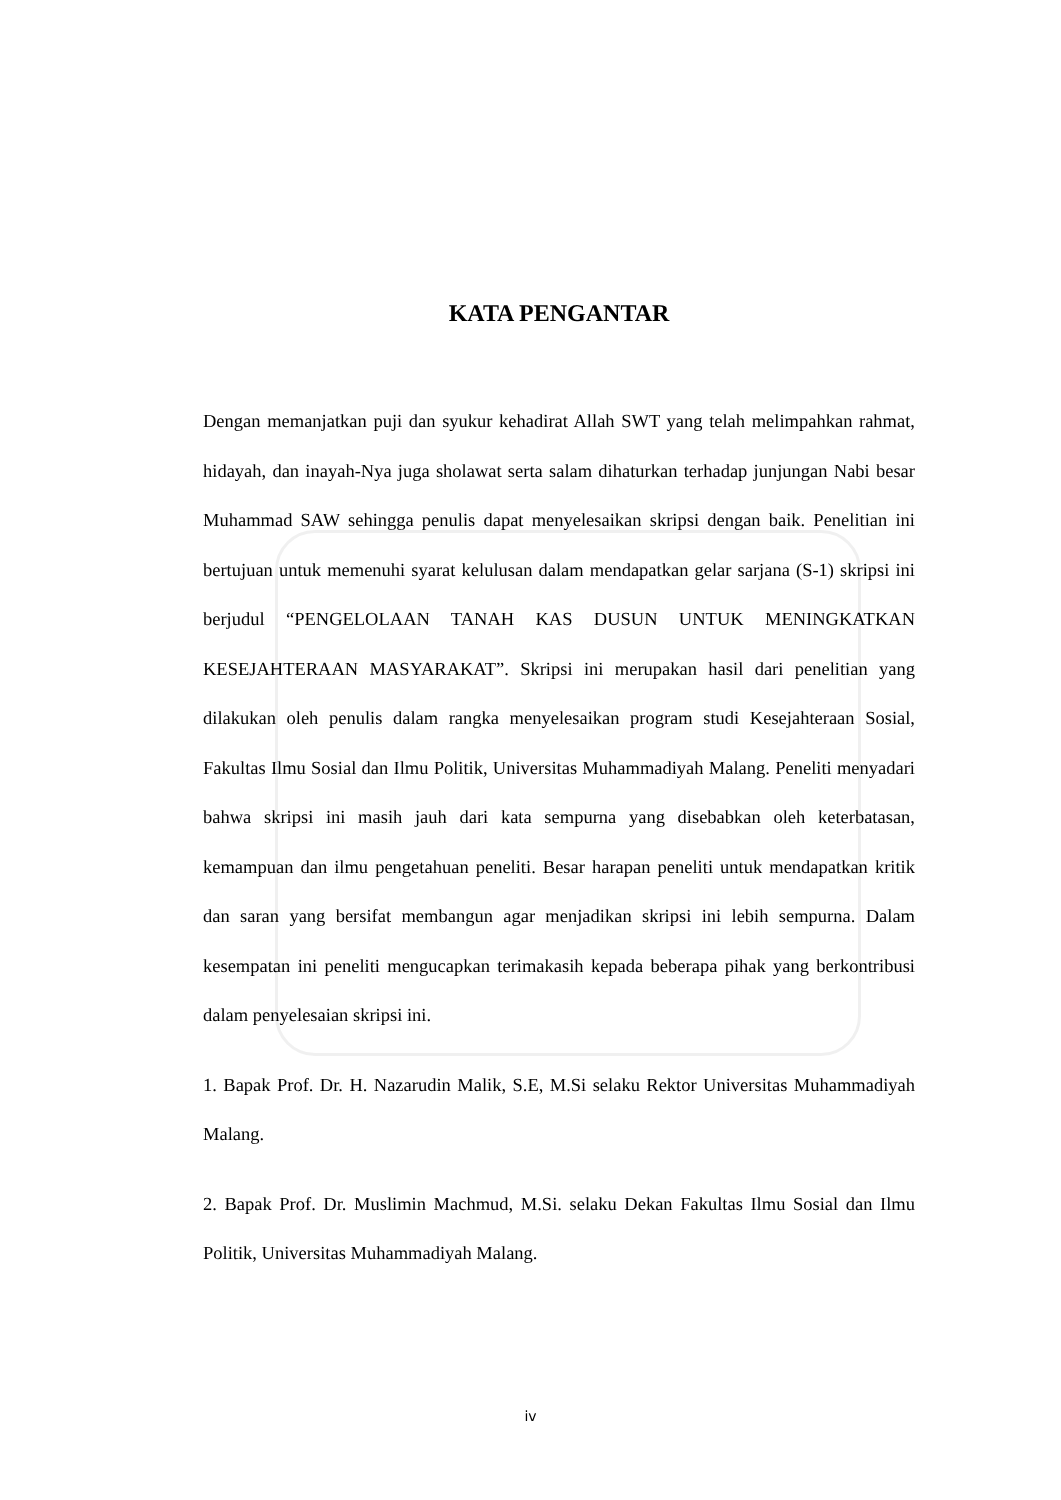KATA PENGANTAR
Dengan memanjatkan puji dan syukur kehadirat Allah SWT yang telah melimpahkan rahmat, hidayah, dan inayah-Nya juga sholawat serta salam dihaturkan terhadap junjungan Nabi besar Muhammad SAW sehingga penulis dapat menyelesaikan skripsi dengan baik. Penelitian ini bertujuan untuk memenuhi syarat kelulusan dalam mendapatkan gelar sarjana (S-1) skripsi ini berjudul “PENGELOLAAN TANAH KAS DUSUN UNTUK MENINGKATKAN KESEJAHTERAAN MASYARAKAT”. Skripsi ini merupakan hasil dari penelitian yang dilakukan oleh penulis dalam rangka menyelesaikan program studi Kesejahteraan Sosial, Fakultas Ilmu Sosial dan Ilmu Politik, Universitas Muhammadiyah Malang. Peneliti menyadari bahwa skripsi ini masih jauh dari kata sempurna yang disebabkan oleh keterbatasan, kemampuan dan ilmu pengetahuan peneliti. Besar harapan peneliti untuk mendapatkan kritik dan saran yang bersifat membangun agar menjadikan skripsi ini lebih sempurna. Dalam kesempatan ini peneliti mengucapkan terimakasih kepada beberapa pihak yang berkontribusi dalam penyelesaian skripsi ini.
1. Bapak Prof. Dr. H. Nazarudin Malik, S.E, M.Si selaku Rektor Universitas Muhammadiyah Malang.
2. Bapak Prof. Dr. Muslimin Machmud, M.Si. selaku Dekan Fakultas Ilmu Sosial dan Ilmu Politik, Universitas Muhammadiyah Malang.
iv